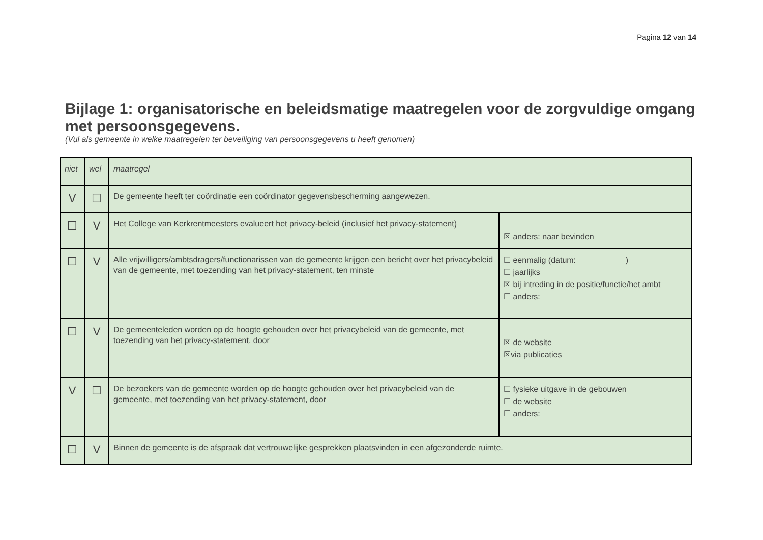Pagina 12 van 14
Bijlage 1: organisatorische en beleidsmatige maatregelen voor de zorgvuldige omgang met persoonsgegevens.
(Vul als gemeente in welke maatregelen ter beveiliging van persoonsgegevens u heeft genomen)
| niet | wel | maatregel | |
| V | ☐ | De gemeente heeft ter coördinatie een coördinator gegevensbescherming aangewezen. | |
| ☐ | V | Het College van Kerkrentmeesters evalueert het privacy-beleid (inclusief het privacy-statement) | ☒ anders: naar bevinden |
| ☐ | V | Alle vrijwilligers/ambtsdragers/functionarissen van de gemeente krijgen een bericht over het privacybeleid van de gemeente, met toezending van het privacy-statement, ten minste | ☐ eenmalig (datum: ) ☐ jaarlijks ☒ bij intreding in de positie/functie/het ambt ☐ anders: |
| ☐ | V | De gemeenteleden worden op de hoogte gehouden over het privacybeleid van de gemeente, met toezending van het privacy-statement, door | ☒ de website ☒via publicaties |
| V | ☐ | De bezoekers van de gemeente worden op de hoogte gehouden over het privacybeleid van de gemeente, met toezending van het privacy-statement, door | ☐ fysieke uitgave in de gebouwen ☐ de website ☐ anders: |
| ☐ | V | Binnen de gemeente is de afspraak dat vertrouwelijke gesprekken plaatsvinden in een afgezonderde ruimte. | |